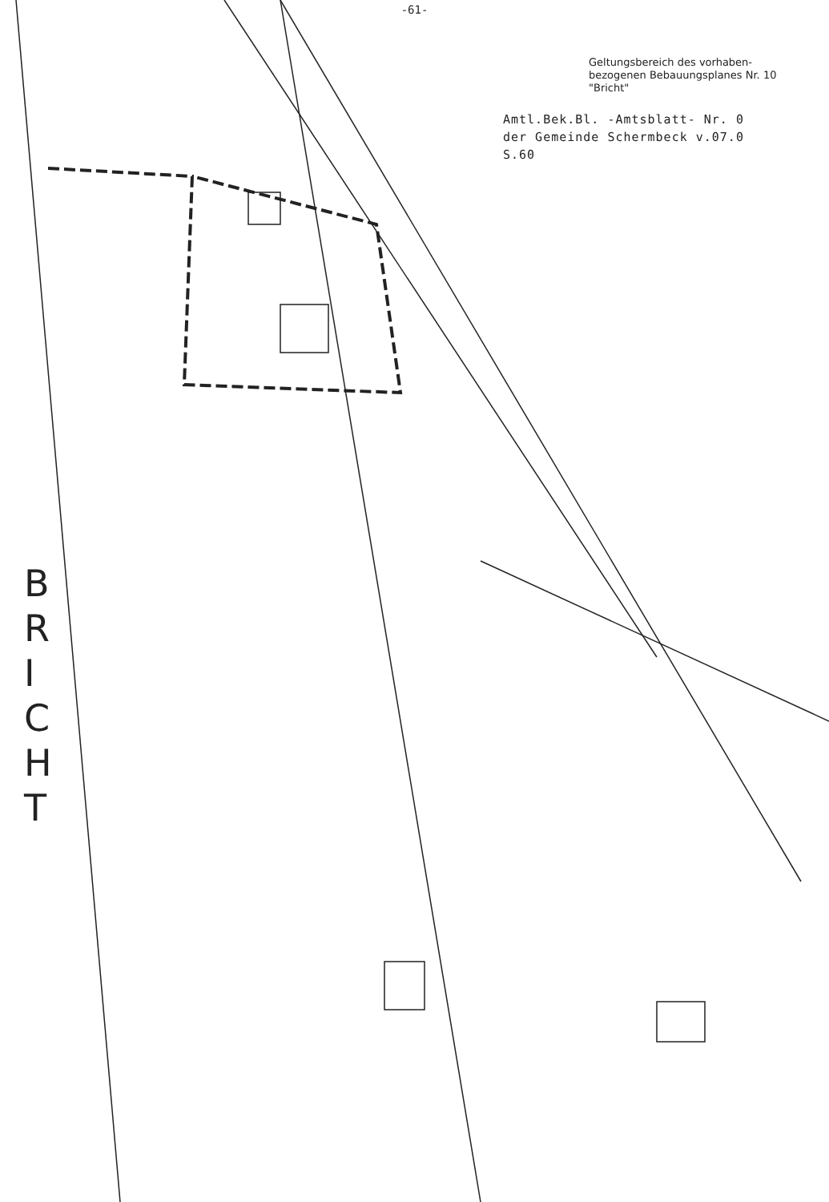-61-
Geltungsbereich des vorhaben-
bezogenen Bebauungsplanes Nr. 10
"Bricht"
Amtl.Bek.Bl. -Amtsblatt- Nr. 0
der Gemeinde Schermbeck v.07.0
S.60
B R I C H T